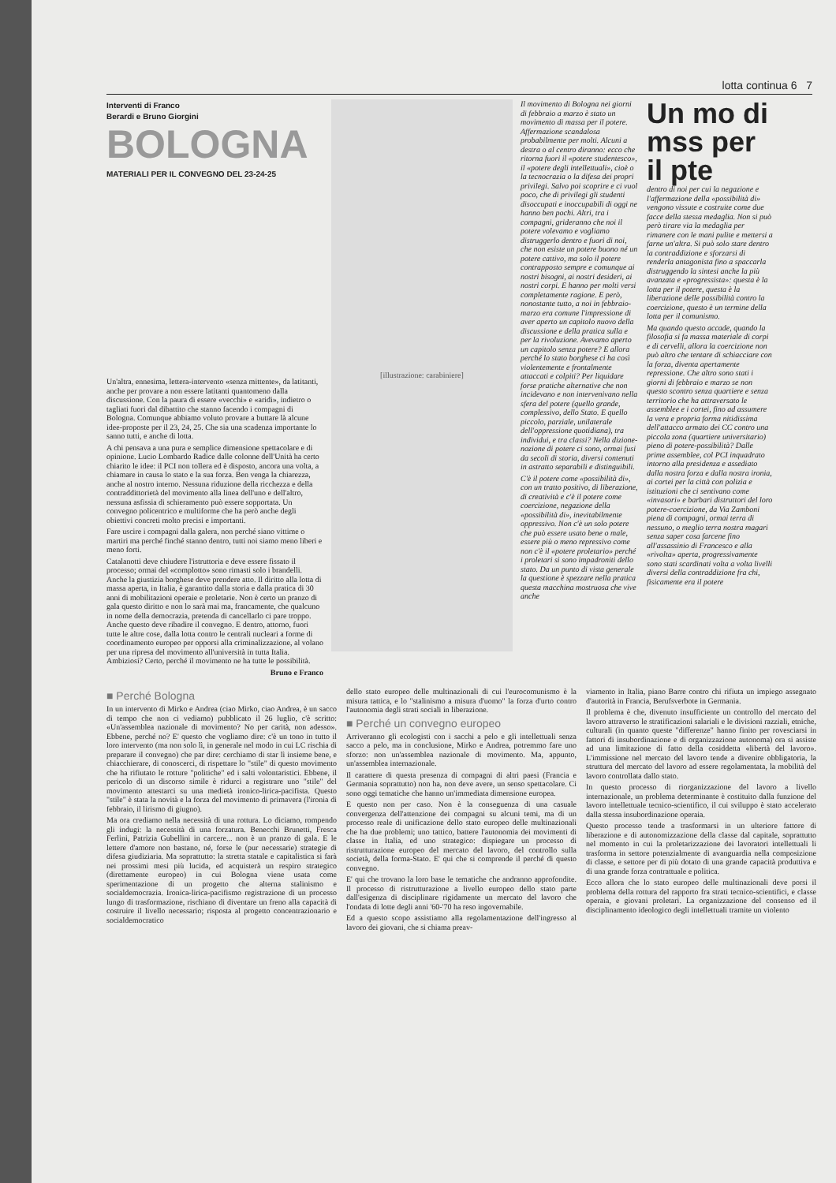lotta continua 6 7
Interventi di Franco
Berardi e Bruno Giorgini
BOLOGNA
MATERIALI PER IL CONVEGNO DEL 23-24-25
Un'altra, ennesima, lettera-intervento «senza mittente», da latitanti, anche per provare a non essere latitanti quantomeno dalla discussione. Con la paura di essere «vecchi» e «aridi», indietro o tagliati fuori dal dibattito che stanno facendo i compagni di Bologna. Comunque abbiamo voluto provare a buttare là alcune idee-proposte per il 23, 24, 25. Che sia una scadenza importante lo sanno tutti, e anche di lotta.
A chi pensava a una pura e semplice dimensione spettacolare e di opinione. Lucio Lombardo Radice dalle colonne dell'Unità ha certo chiarito le idee: il PCI non tollera ed è disposto, ancora una volta, a chiamare in causa lo stato e la sua forza. Ben venga la chiarezza, anche al nostro interno. Nessuna riduzione della ricchezza e della contraddittorietà del movimento alla linea dell'uno e dell'altro, nessuna asfissia di schieramento può essere sopportata. Un convegno policentrico e multiforme che ha però anche degli obiettivi concreti molto precisi e importanti.
Fare uscire i compagni dalla galera, non perché siano vittime o martiri ma perché finché stanno dentro, tutti noi siamo meno liberi e meno forti.
Catalanotti deve chiudere l'istruttoria e deve essere fissato il processo; ormai del «complotto» sono rimasti solo i brandelli. Anche la giustizia borghese deve prendere atto. Il diritto alla lotta di massa aperta, in Italia, è garantito dalla storia e dalla pratica di 30 anni di mobilitazioni operaie e proletarie. Non è certo un pranzo di gala questo diritto e non lo sarà mai ma, francamente, che qualcuno in nome della democrazia, pretenda di cancellarlo ci pare troppo. Anche questo deve ribadire il convegno. E dentro, attorno, fuori tutte le altre cose, dalla lotta contro le centrali nucleari a forme di coordinamento europeo per opporsi alla criminalizzazione, al volano per una ripresa del movimento all'università in tutta Italia. Ambiziosi? Certo, perché il movimento ne ha tutte le possibilità.
Bruno e Franco
[illustrazione: carabiniere]
Il movimento di Bologna nei giorni di febbraio a marzo è stato un movimento di massa per il potere. Affermazione scandalosa probabilmente per molti. Alcuni a destra o al centro diranno: ecco che ritorna fuori il «potere studentesco», il «potere degli intellettuali», cioè o la tecnocrazia o la difesa dei propri privilegi. Salvo poi scoprire e ci vuol poco, che di privilegi gli studenti disoccupati e inoccupabili di oggi ne hanno ben pochi. Altri, tra i compagni, grideranno che noi il potere volevamo e vogliamo distruggerlo dentro e fuori di noi, che non esiste un potere buono né un potere cattivo, ma solo il potere contrapposto sempre e comunque ai nostri bisogni, ai nostri desideri, ai nostri corpi. E hanno per molti versi completamente ragione. E però, nonostante tutto, a noi in febbraio-marzo era comune l'impressione di aver aperto un capitolo nuovo della discussione e della pratica sulla e per la rivoluzione. Avevamo aperto un capitolo senza potere? E allora perché lo stato borghese ci ha così violentemente e frontalmente attaccati e colpiti? Per liquidare forse pratiche alternative che non incidevano e non intervenivano nella sfera del potere (quello grande, complessivo, dello Stato. E quello piccolo, parziale, unilaterale dell'oppressione quotidiana), tra individui, e tra classi? Nella dizione-nozione di potere ci sono, ormai fusi da secoli di storia, diversi contenuti in astratto separabili e distinguibili.
C'è il potere come «possibilità di», con un tratto positivo, di liberazione, di creatività e c'è il potere come coercizione, negazione della «possibilità di», inevitabilmente oppressivo. Non c'è un solo potere che può essere usato bene o male, essere più o meno repressivo come non c'è il «potere proletario» perché i proletari si sono impadroniti dello stato. Da un punto di vista generale la questione è spezzare nella pratica questa macchina mostruosa che vive anche
Un mo di mss per il pte
dentro di noi per cui la negazione e l'affermazione della «possibilità di» vengono vissute e costruite come due facce della stessa medaglia. Non si può però tirare via la medaglia per rimanere con le mani pulite e mettersi a farne un'altra. Si può solo stare dentro la contraddizione e sforzarsi di renderla antagonista fino a spaccarla distruggendo la sintesi anche la più avanzata e «progressista»: questa è la lotta per il potere, questa è la liberazione delle possibilità contro la coercizione, questo è un termine della lotta per il comunismo.
Ma quando questo accade, quando la filosofia si fa massa materiale di corpi e di cervelli, allora la coercizione non può altro che tentare di schiacciare con la forza, diventa apertamente repressione. Che altro sono stati i giorni di febbraio e marzo se non questo scontro senza quartiere e senza territorio che ha attraversato le assemblee e i cortei, fino ad assumere la vera e propria forma nitidissima dell'attacco armato dei CC contro una piccola zona (quartiere universitario) pieno di potere-possibilità? Dalle prime assemblee, col PCI inquadrato intorno alla presidenza e assediato dalla nostra forza e dalla nostra ironia, ai cortei per la città con polizia e istituzioni che ci sentivano come «invasori» e barbari distruttori del loro potere-coercizione, da Via Zamboni piena di compagni, ormai terra di nessuno, o meglio terra nostra magari senza saper cosa farcene fino all'assassinio di Francesco e alla «rivolta» aperta, progressivamente sono stati scardinati volta a volta livelli diversi della contraddizione fra chi, fisicamente era il potere
■ Perché Bologna
In un intervento di Mirko e Andrea (ciao Mirko, ciao Andrea, è un sacco di tempo che non ci vediamo) pubblicato il 26 luglio, c'è scritto: «Un'assemblea nazionale di movimento? No per carità, non adesso». Ebbene, perché no? E' questo che vogliamo dire: c'è un tono in tutto il loro intervento (ma non solo lì, in generale nel modo in cui LC rischia di preparare il convegno) che par dire: cerchiamo di star lì insieme bene, e chiacchierare, di conoscerci, di rispettare lo "stile" di questo movimento che ha rifiutato le rotture "politiche" ed i salti volontaristici. Ebbene, il pericolo di un discorso simile è ridurci a registrare uno "stile" del movimento attestarci su una medietà ironico-lirica-pacifista. Questo "stile" è stata la novità e la forza del movimento di primavera (l'ironia di febbraio, il lirismo di giugno).
Ma ora crediamo nella necessità di una rottura. Lo diciamo, rompendo gli indugi: la necessità di una forzatura. Benecchi Brunetti, Fresca Ferlini, Patrizia Gubellini in carcere... non è un pranzo di gala. E le lettere d'amore non bastano, né, forse le (pur necessarie) strategie di difesa giudiziaria. Ma soprattutto: la stretta statale e capitalistica si farà nei prossimi mesi più lucida, ed acquisterà un respiro strategico (direttamente europeo) in cui Bologna viene usata come sperimentazione di un progetto che alterna stalinismo e socialdemocrazia. Ironica-lirica-pacifismo registrazione di un processo lungo di trasformazione, rischiano di diventare un freno alla capacità di costruire il livello necessario; risposta al progetto concentrazionario e socialdemocratico
dello stato europeo delle multinazionali di cui l'eurocomunismo è la misura tattica, e lo "stalinismo a misura d'uomo" la forza d'urto contro l'autonomia degli strati sociali in liberazione.
■ Perché un convegno europeo
Arriveranno gli ecologisti con i sacchi a pelo e gli intellettuali senza sacco a pelo, ma in conclusione, Mirko e Andrea, potremmo fare uno sforzo: non un'assemblea nazionale di movimento. Ma, appunto, un'assemblea internazionale.
Il carattere di questa presenza di compagni di altri paesi (Francia e Germania soprattutto) non ha, non deve avere, un senso spettacolare. Ci sono oggi tematiche che hanno un'immediata dimensione europea.
E questo non per caso. Non è la conseguenza di una casuale convergenza dell'attenzione dei compagni su alcuni temi, ma di un processo reale di unificazione dello stato europeo delle multinazionali che ha due problemi; uno tattico, battere l'autonomia dei movimenti di classe in Italia, ed uno strategico: dispiegare un processo di ristrutturazione europeo del mercato del lavoro, del controllo sulla società, della forma-Stato. E' qui che si comprende il perché di questo convegno.
E' qui che trovano la loro base le tematiche che andranno approfondite. Il processo di ristrutturazione a livello europeo dello stato parte dall'esigenza di disciplinare rigidamente un mercato del lavoro che l'ondata di lotte degli anni '60-'70 ha reso ingovernabile.
Ed a questo scopo assistiamo alla regolamentazione dell'ingresso al lavoro dei giovani, che si chiama preav-
viamento in Italia, piano Barre contro chi rifiuta un impiego assegnato d'autorità in Francia, Berufsverbote in Germania.
Il problema è che, divenuto insufficiente un controllo del mercato del lavoro attraverso le stratificazioni salariali e le divisioni razziali, etniche, culturali (in quanto queste "differenze" hanno finito per rovesciarsi in fattori di insubordinazione e di organizzazione autonoma) ora si assiste ad una limitazione di fatto della cosiddetta «libertà del lavoro». L'immissione nel mercato del lavoro tende a divenire obbligatoria, la struttura del mercato del lavoro ad essere regolamentata, la mobilità del lavoro controllata dallo stato.
In questo processo di riorganizzazione del lavoro a livello internazionale, un problema determinante è costituito dalla funzione del lavoro intellettuale tecnico-scientifico, il cui sviluppo è stato accelerato dalla stessa insubordinazione operaia.
Questo processo tende a trasformarsi in un ulteriore fattore di liberazione e di autonomizzazione della classe dal capitale, soprattutto nel momento in cui la proletarizzazione dei lavoratori intellettuali li trasforma in settore potenzialmente di avanguardia nella composizione di classe, e settore per di più dotato di una grande capacità produttiva e di una grande forza contrattuale e politica.
Ecco allora che lo stato europeo delle multinazionali deve porsi il problema della rottura del rapporto fra strati tecnico-scientifici, e classe operaia, e giovani proletari. La organizzazione del consenso ed il disciplinamento ideologico degli intellettuali tramite un violento